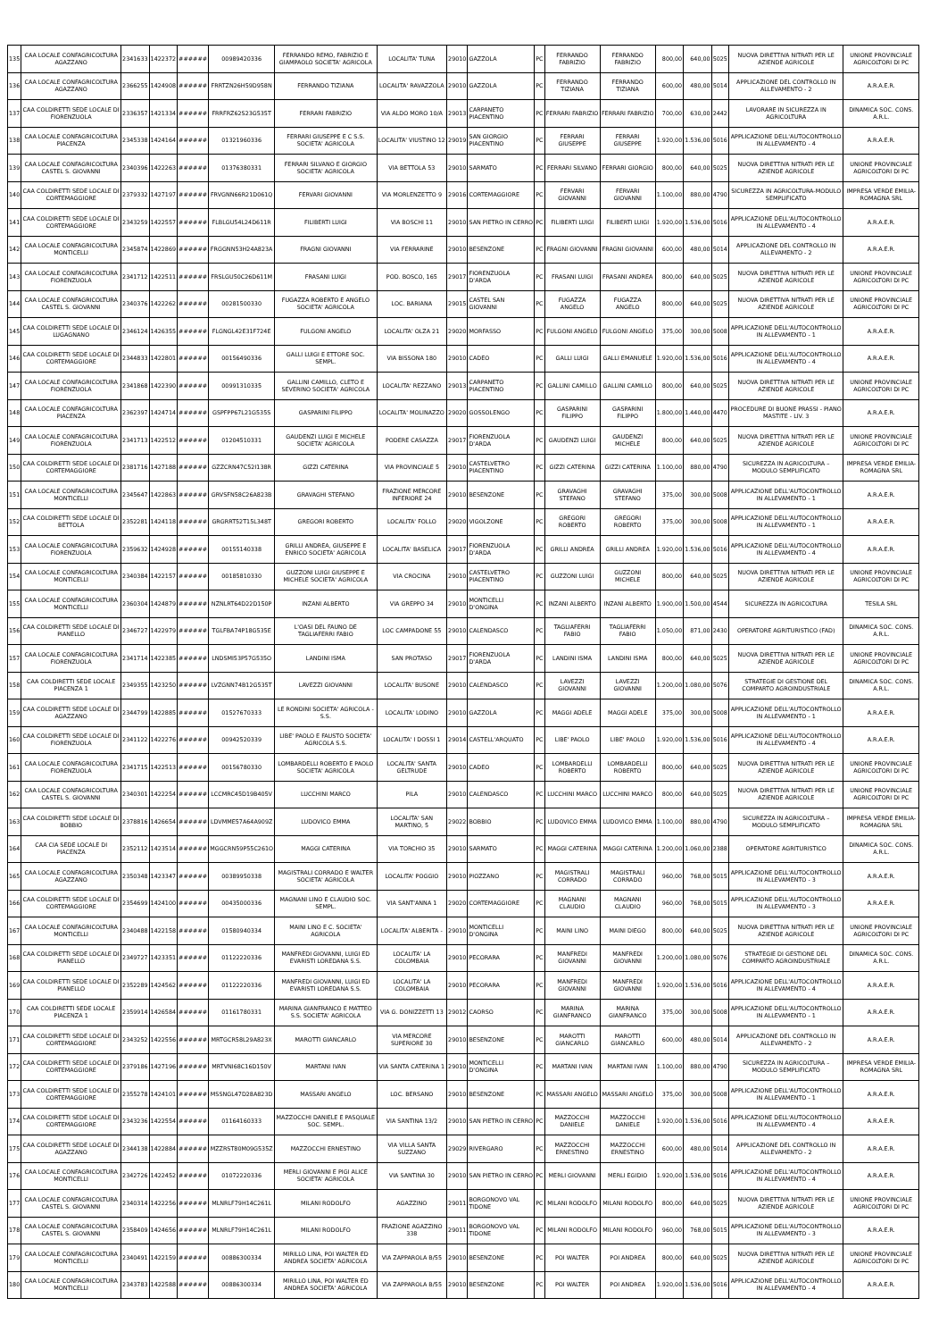| 135 | CAA LOCALE CONFAGRICOLTURA AGAZZANO | 2341633 | 1422372 | ###### | 00989420336 | FERRANDO REMO, FABRIZIO E GIAMPAOLO SOCIETA' AGRICOLA | LOCALITA' TUNA | 29010 | GAZZOLA | PC | FERRANDO FABRIZIO | FERRANDO FABRIZIO | 800,00 | 640,00 | 5025 | NUOVA DIRETTIVA NITRATI PER LE AZIENDE AGRICOLE | UNIONE PROVINCIALE AGRICOLTORI DI PC |
| 136 | CAA LOCALE CONFAGRICOLTURA AGAZZANO | 2366255 | 1424908 | ###### | FRRTZN26H59D958N | FERRANDO TIZIANA | LOCALITA' RAVAZZOLA | 29010 | GAZZOLA | PC | FERRANDO TIZIANA | FERRANDO TIZIANA | 600,00 | 480,00 | 5014 | APPLICAZIONE DEL CONTROLLO IN ALLEVAMENTO - 2 | A.R.A.E.R. |
| 137 | CAA COLDIRETTI SEDE LOCALE DI FIORENZUOLA | 2336357 | 1421334 | ###### | FRRFRZ62S23G535T | FERRARI FABRIZIO | VIA ALDO MORO 10/A | 29013 | CARPANETO PIACENTINO | PC | FERRARI FABRIZIO | FERRARI FABRIZIO | 700,00 | 630,00 | 2442 | LAVORARE IN SICUREZZA IN AGRICOLTURA | DINAMICA SOC. CONS. A.R.L. |
| 138 | CAA LOCALE CONFAGRICOLTURA PIACENZA | 2345338 | 1424164 | ###### | 01321960336 | FERRARI GIUSEPPE E C S.S. SOCIETA' AGRICOLA | LOCALITA' VIUSTINO 12 | 29019 | SAN GIORGIO PIACENTINO | PC | FERRARI GIUSEPPE | FERRARI GIUSEPPE | 1.920,00 | 1.536,00 | 5016 | APPLICAZIONE DELL'AUTOCONTROLLO IN ALLEVAMENTO - 4 | A.R.A.E.R. |
| 139 | CAA LOCALE CONFAGRICOLTURA CASTEL S. GIOVANNI | 2340396 | 1422263 | ###### | 01376380331 | FERRARI SILVANO E GIORGIO SOCIETA' AGRICOLA | VIA BETTOLA 53 | 29010 | SARMATO | PC | FERRARI SILVANO | FERRARI GIORGIO | 800,00 | 640,00 | 5025 | NUOVA DIRETTIVA NITRATI PER LE AZIENDE AGRICOLE | UNIONE PROVINCIALE AGRICOLTORI DI PC |
| 140 | CAA COLDIRETTI SEDE LOCALE DI CORTEMAGGIORE | 2379332 | 1427197 | ###### | FRVGNN66R21D061Q | FERVARI GIOVANNI | VIA MORLENZETTO 9 | 29016 | CORTEMAGGIORE | PC | FERVARI GIOVANNI | FERVARI GIOVANNI | 1.100,00 | 880,00 | 4790 | SICUREZZA IN AGRICOLTURA-MODULO SEMPLIFICATO | IMPRESA VERDE EMILIA-ROMAGNA SRL |
| 141 | CAA COLDIRETTI SEDE LOCALE DI CORTEMAGGIORE | 2343259 | 1422557 | ###### | FLBLGU54L24D611R | FILIBERTI LUIGI | VIA BOSCHI 11 | 29010 | SAN PIETRO IN CERRO | PC | FILIBERTI LUIGI | FILIBERTI LUIGI | 1.920,00 | 1.536,00 | 5016 | APPLICAZIONE DELL'AUTOCONTROLLO IN ALLEVAMENTO - 4 | A.R.A.E.R. |
| 142 | CAA LOCALE CONFAGRICOLTURA MONTICELLI | 2345874 | 1422869 | ###### | FRGGNN53H24A823A | FRAGNI GIOVANNI | VIA FERRARINE | 29010 | BESENZONE | PC | FRAGNI GIOVANNI | FRAGNI GIOVANNI | 600,00 | 480,00 | 5014 | APPLICAZIONE DEL CONTROLLO IN ALLEVAMENTO - 2 | A.R.A.E.R. |
| 143 | CAA LOCALE CONFAGRICOLTURA FIORENZUOLA | 2341712 | 1422511 | ###### | FRSLGU50C26D611M | FRASANI LUIGI | POD. BOSCO, 165 | 29017 | FIORENZUOLA D'ARDA | PC | FRASANI LUIGI | FRASANI ANDREA | 800,00 | 640,00 | 5025 | NUOVA DIRETTIVA NITRATI PER LE AZIENDE AGRICOLE | UNIONE PROVINCIALE AGRICOLTORI DI PC |
| 144 | CAA LOCALE CONFAGRICOLTURA CASTEL S. GIOVANNI | 2340376 | 1422262 | ###### | 00281500330 | FUGAZZA ROBERTO E ANGELO SOCIETA' AGRICOLA | LOC. BARIANA | 29015 | CASTEL SAN GIOVANNI | PC | FUGAZZA ANGELO | FUGAZZA ANGELO | 800,00 | 640,00 | 5025 | NUOVA DIRETTIVA NITRATI PER LE AZIENDE AGRICOLE | UNIONE PROVINCIALE AGRICOLTORI DI PC |
| 145 | CAA COLDIRETTI SEDE LOCALE DI LUGAGNANO | 2346124 | 1426355 | ###### | FLGNGL42E31F724E | FULGONI ANGELO | LOCALITA' OLZA 21 | 29020 | MORFASSO | PC | FULGONI ANGELO | FULGONI ANGELO | 375,00 | 300,00 | 5008 | APPLICAZIONE DELL'AUTOCONTROLLO IN ALLEVAMENTO - 1 | A.R.A.E.R. |
| 146 | CAA COLDIRETTI SEDE LOCALE DI CORTEMAGGIORE | 2344833 | 1422801 | ###### | 00156490336 | GALLI LUIGI E ETTORE SOC. SEMPL. | VIA BISSONA 180 | 29010 | CADEO | PC | GALLI LUIGI | GALLI EMANUELE | 1.920,00 | 1.536,00 | 5016 | APPLICAZIONE DELL'AUTOCONTROLLO IN ALLEVAMENTO - 4 | A.R.A.E.R. |
| 147 | CAA LOCALE CONFAGRICOLTURA FIORENZUOLA | 2341868 | 1422390 | ###### | 00991310335 | GALLINI CAMILLO, CLETO E SEVERINO SOCIETA' AGRICOLA | LOCALITA' REZZANO | 29013 | CARPANETO PIACENTINO | PC | GALLINI CAMILLO | GALLINI CAMILLO | 800,00 | 640,00 | 5025 | NUOVA DIRETTIVA NITRATI PER LE AZIENDE AGRICOLE | UNIONE PROVINCIALE AGRICOLTORI DI PC |
| 148 | CAA LOCALE CONFAGRICOLTURA PIACENZA | 2362397 | 1424714 | ###### | GSPFPP67L21G535S | GASPARINI FILIPPO | LOCALITA' MOLINAZZO | 29020 | GOSSOLENGO | PC | GASPARINI FILIPPO | GASPARINI FILIPPO | 1.800,00 | 1.440,00 | 4470 | PROCEDURE DI BUONE PRASSI - PIANO MASTITE - LIV. 3 | A.R.A.E.R. |
| 149 | CAA LOCALE CONFAGRICOLTURA FIORENZUOLA | 2341713 | 1422512 | ###### | 01204510331 | GAUDENZI LUIGI E MICHELE SOCIETA' AGRICOLA | PODERE CASAZZA | 29017 | FIORENZUOLA D'ARDA | PC | GAUDENZI LUIGI | GAUDENZI MICHELE | 800,00 | 640,00 | 5025 | NUOVA DIRETTIVA NITRATI PER LE AZIENDE AGRICOLE | UNIONE PROVINCIALE AGRICOLTORI DI PC |
| 150 | CAA COLDIRETTI SEDE LOCALE DI CORTEMAGGIORE | 2381716 | 1427188 | ###### | GZZCRN47C52I138R | GIZZI CATERINA | VIA PROVINCIALE 5 | 29010 | CASTELVETRO PIACENTINO | PC | GIZZI CATERINA | GIZZI CATERINA | 1.100,00 | 880,00 | 4790 | SICUREZZA IN AGRICOLTURA – MODULO SEMPLIFICATO | IMPRESA VERDE EMILIA-ROMAGNA SRL |
| 151 | CAA LOCALE CONFAGRICOLTURA MONTICELLI | 2345647 | 1422863 | ###### | GRVSFN58C26A823B | GRAVAGHI STEFANO | FRAZIONE MERCORE INFERIORE 24 | 29010 | BESENZONE | PC | GRAVAGHI STEFANO | GRAVAGHI STEFANO | 375,00 | 300,00 | 5008 | APPLICAZIONE DELL'AUTOCONTROLLO IN ALLEVAMENTO - 1 | A.R.A.E.R. |
| 152 | CAA COLDIRETTI SEDE LOCALE DI BETTOLA | 2352281 | 1424118 | ###### | GRGRRT52T15L348T | GREGORI ROBERTO | LOCALITA' FOLLO | 29020 | VIGOLZONE | PC | GREGORI ROBERTO | GREGORI ROBERTO | 375,00 | 300,00 | 5008 | APPLICAZIONE DELL'AUTOCONTROLLO IN ALLEVAMENTO - 1 | A.R.A.E.R. |
| 153 | CAA LOCALE CONFAGRICOLTURA FIORENZUOLA | 2359632 | 1424928 | ###### | 00155140338 | GRILLI ANDREA, GIUSEPPE E ENRICO SOCIETA' AGRICOLA | LOCALITA' BASELICA | 29017 | FIORENZUOLA D'ARDA | PC | GRILLI ANDREA | GRILLI ANDREA | 1.920,00 | 1.536,00 | 5016 | APPLICAZIONE DELL'AUTOCONTROLLO IN ALLEVAMENTO - 4 | A.R.A.E.R. |
| 154 | CAA LOCALE CONFAGRICOLTURA MONTICELLI | 2340384 | 1422157 | ###### | 00185810330 | GUZZONI LUIGI GIUSEPPE E MICHELE SOCIETA' AGRICOLA | VIA CROCINA | 29010 | CASTELVETRO PIACENTINO | PC | GUZZONI LUIGI | GUZZONI MICHELE | 800,00 | 640,00 | 5025 | NUOVA DIRETTIVA NITRATI PER LE AZIENDE AGRICOLE | UNIONE PROVINCIALE AGRICOLTORI DI PC |
| 155 | CAA LOCALE CONFAGRICOLTURA MONTICELLI | 2360304 | 1424879 | ###### | NZNLRT64D22D150P | INZANI ALBERTO | VIA GREPPO 34 | 29010 | MONTICELLI D'ONGINA | PC | INZANI ALBERTO | INZANI ALBERTO | 1.900,00 | 1.500,00 | 4544 | SICUREZZA IN AGRICOLTURA | TESILA SRL |
| 156 | CAA COLDIRETTI SEDE LOCALE DI PIANELLO | 2346727 | 1422979 | ###### | TGLFBA74P18G535E | L'OASI DEL FAUNO DE TAGLIAFERRI FABIO | LOC CAMPADONE 55 | 29010 | CALENDASCO | PC | TAGLIAFERRI FABIO | TAGLIAFERRI FABIO | 1.050,00 | 871,00 | 2430 | OPERATORE AGRITURISTICO (FAD) | DINAMICA SOC. CONS. A.R.L. |
| 157 | CAA LOCALE CONFAGRICOLTURA FIORENZUOLA | 2341714 | 1422385 | ###### | LNDSMI53P57G535O | LANDINI ISMA | SAN PROTASO | 29017 | FIORENZUOLA D'ARDA | PC | LANDINI ISMA | LANDINI ISMA | 800,00 | 640,00 | 5025 | NUOVA DIRETTIVA NITRATI PER LE AZIENDE AGRICOLE | UNIONE PROVINCIALE AGRICOLTORI DI PC |
| 158 | CAA COLDIRETTI SEDE LOCALE PIACENZA 1 | 2349355 | 1423250 | ###### | LVZGNN74B12G535T | LAVEZZI GIOVANNI | LOCALITA' BUSONE | 29010 | CALENDASCO | PC | LAVEZZI GIOVANNI | LAVEZZI GIOVANNI | 1.200,00 | 1.080,00 | 5076 | STRATEGIE DI GESTIONE DEL COMPARTO AGROINDUSTRIALE | DINAMICA SOC. CONS. A.R.L. |
| 159 | CAA COLDIRETTI SEDE LOCALE DI AGAZZANO | 2344799 | 1422885 | ###### | 01527670333 | LE RONDINI SOCIETA' AGRICOLA - S.S. | LOCALITA' LODINO | 29010 | GAZZOLA | PC | MAGGI ADELE | MAGGI ADELE | 375,00 | 300,00 | 5008 | APPLICAZIONE DELL'AUTOCONTROLLO IN ALLEVAMENTO - 1 | A.R.A.E.R. |
| 160 | CAA COLDIRETTI SEDE LOCALE DI FIORENZUOLA | 2341122 | 1422276 | ###### | 00942520339 | LIBE' PAOLO E FAUSTO SOCIETA' AGRICOLA S.S. | LOCALITA' I DOSSI 1 | 29014 | CASTELL'ARQUATO | PC | LIBE' PAOLO | LIBE' PAOLO | 1.920,00 | 1.536,00 | 5016 | APPLICAZIONE DELL'AUTOCONTROLLO IN ALLEVAMENTO - 4 | A.R.A.E.R. |
| 161 | CAA LOCALE CONFAGRICOLTURA FIORENZUOLA | 2341715 | 1422513 | ###### | 00156780330 | LOMBARDELLI ROBERTO E PAOLO SOCIETA' AGRICOLA | LOCALITA' SANTA GELTRUDE | 29010 | CADEO | PC | LOMBARDELLI ROBERTO | LOMBARDELLI ROBERTO | 800,00 | 640,00 | 5025 | NUOVA DIRETTIVA NITRATI PER LE AZIENDE AGRICOLE | UNIONE PROVINCIALE AGRICOLTORI DI PC |
| 162 | CAA LOCALE CONFAGRICOLTURA CASTEL S. GIOVANNI | 2340301 | 1422254 | ###### | LCCMRC45D19B405V | LUCCHINI MARCO | PILA | 29010 | CALENDASCO | PC | LUCCHINI MARCO | LUCCHINI MARCO | 800,00 | 640,00 | 5025 | NUOVA DIRETTIVA NITRATI PER LE AZIENDE AGRICOLE | UNIONE PROVINCIALE AGRICOLTORI DI PC |
| 163 | CAA COLDIRETTI SEDE LOCALE DI BOBBIO | 2378816 | 1426654 | ###### | LDVMME57A64A909Z | LUDOVICO EMMA | LOCALITA' SAN MARTINO, 5 | 29022 | BOBBIO | PC | LUDOVICO EMMA | LUDOVICO EMMA | 1.100,00 | 880,00 | 4790 | SICUREZZA IN AGRICOLTURA – MODULO SEMPLIFICATO | IMPRESA VERDE EMILIA-ROMAGNA SRL |
| 164 | CAA CIA SEDE LOCALE DI PIACENZA | 2352112 | 1423514 | ###### | MGGCRN59P55C261O | MAGGI CATERINA | VIA TORCHIO 35 | 29010 | SARMATO | PC | MAGGI CATERINA | MAGGI CATERINA | 1.200,00 | 1.060,00 | 2388 | OPERATORE AGRITURISTICO | DINAMICA SOC. CONS. A.R.L. |
| 165 | CAA LOCALE CONFAGRICOLTURA AGAZZANO | 2350348 | 1423347 | ###### | 00389950338 | MAGISTRALI CORRADO E WALTER SOCIETA' AGRICOLA | LOCALITA' POGGIO | 29010 | PIOZZANO | PC | MAGISTRALI CORRADO | MAGISTRALI CORRADO | 960,00 | 768,00 | 5015 | APPLICAZIONE DELL'AUTOCONTROLLO IN ALLEVAMENTO - 3 | A.R.A.E.R. |
| 166 | CAA COLDIRETTI SEDE LOCALE DI CORTEMAGGIORE | 2354699 | 1424100 | ###### | 00435000336 | MAGNANI LINO E CLAUDIO SOC. SEMPL. | VIA SANT'ANNA 1 | 29020 | CORTEMAGGIORE | PC | MAGNANI CLAUDIO | MAGNANI CLAUDIO | 960,00 | 768,00 | 5015 | APPLICAZIONE DELL'AUTOCONTROLLO IN ALLEVAMENTO - 3 | A.R.A.E.R. |
| 167 | CAA LOCALE CONFAGRICOLTURA MONTICELLI | 2340488 | 1422158 | ###### | 01580940334 | MAINI LINO E C. SOCIETA' AGRICOLA | LOCALITA' ALBERITA - | 29010 | MONTICELLI D'ONGINA | PC | MAINI LINO | MAINI DIEGO | 800,00 | 640,00 | 5025 | NUOVA DIRETTIVA NITRATI PER LE AZIENDE AGRICOLE | UNIONE PROVINCIALE AGRICOLTORI DI PC |
| 168 | CAA COLDIRETTI SEDE LOCALE DI PIANELLO | 2349727 | 1423351 | ###### | 01122220336 | MANFREDI GIOVANNI, LUIGI ED EVARISTI LOREDANA S.S. | LOCALITA' LA COLOMBAIA | 29010 | PECORARA | PC | MANFREDI GIOVANNI | MANFREDI GIOVANNI | 1.200,00 | 1.080,00 | 5076 | STRATEGIE DI GESTIONE DEL COMPARTO AGROINDUSTRIALE | DINAMICA SOC. CONS. A.R.L. |
| 169 | CAA COLDIRETTI SEDE LOCALE DI PIANELLO | 2352289 | 1424562 | ###### | 01122220336 | MANFREDI GIOVANNI, LUIGI ED EVARISTI LOREDANA S.S. | LOCALITA' LA COLOMBAIA | 29010 | PECORARA | PC | MANFREDI GIOVANNI | MANFREDI GIOVANNI | 1.920,00 | 1.536,00 | 5016 | APPLICAZIONE DELL'AUTOCONTROLLO IN ALLEVAMENTO - 4 | A.R.A.E.R. |
| 170 | CAA COLDIRETTI SEDE LOCALE PIACENZA 1 | 2359914 | 1426584 | ###### | 01161780331 | MARINA GIANFRANCO E MATTEO S.S. SOCIETA' AGRICOLA | VIA G. DONIZZETTI 13 | 29012 | CAORSO | PC | MARINA GIANFRANCO | MARINA GIANFRANCO | 375,00 | 300,00 | 5008 | APPLICAZIONE DELL'AUTOCONTROLLO IN ALLEVAMENTO - 1 | A.R.A.E.R. |
| 171 | CAA COLDIRETTI SEDE LOCALE DI CORTEMAGGIORE | 2343252 | 1422556 | ###### | MRTGCR58L29A823X | MAROTTI GIANCARLO | VIA MERCORE SUPERIORE 30 | 29010 | BESENZONE | PC | MAROTTI GIANCARLO | MAROTTI GIANCARLO | 600,00 | 480,00 | 5014 | APPLICAZIONE DEL CONTROLLO IN ALLEVAMENTO - 2 | A.R.A.E.R. |
| 172 | CAA COLDIRETTI SEDE LOCALE DI CORTEMAGGIORE | 2379186 | 1427196 | ###### | MRTVNI68C16D150V | MARTANI IVAN | VIA SANTA CATERINA 1 | 29010 | MONTICELLI D'ONGINA | PC | MARTANI IVAN | MARTANI IVAN | 1.100,00 | 880,00 | 4790 | SICUREZZA IN AGRICOLTURA – MODULO SEMPLIFICATO | IMPRESA VERDE EMILIA-ROMAGNA SRL |
| 173 | CAA COLDIRETTI SEDE LOCALE DI CORTEMAGGIORE | 2355278 | 1424101 | ###### | MSSNGL47D28A823D | MASSARI ANGELO | LOC. BERSANO | 29010 | BESENZONE | PC | MASSARI ANGELO | MASSARI ANGELO | 375,00 | 300,00 | 5008 | APPLICAZIONE DELL'AUTOCONTROLLO IN ALLEVAMENTO - 1 | A.R.A.E.R. |
| 174 | CAA COLDIRETTI SEDE LOCALE DI CORTEMAGGIORE | 2343236 | 1422554 | ###### | 01164160333 | MAZZOCCHI DANIELE E PASQUALE SOC. SEMPL. | VIA SANTINA 13/2 | 29010 | SAN PIETRO IN CERRO | PC | MAZZOCCHI DANIELE | MAZZOCCHI DANIELE | 1.920,00 | 1.536,00 | 5016 | APPLICAZIONE DELL'AUTOCONTROLLO IN ALLEVAMENTO - 4 | A.R.A.E.R. |
| 175 | CAA COLDIRETTI SEDE LOCALE DI AGAZZANO | 2344138 | 1422884 | ###### | MZZRST80M09G535Z | MAZZOCCHI ERNESTINO | VIA VILLA SANTA SUZZANO | 29029 | RIVERGARO | PC | MAZZOCCHI ERNESTINO | MAZZOCCHI ERNESTINO | 600,00 | 480,00 | 5014 | APPLICAZIONE DEL CONTROLLO IN ALLEVAMENTO - 2 | A.R.A.E.R. |
| 176 | CAA LOCALE CONFAGRICOLTURA MONTICELLI | 2342726 | 1422452 | ###### | 01072220336 | MERLI GIOVANNI E PIGI ALICE SOCIETA' AGRICOLA | VIA SANTINA 30 | 29010 | SAN PIETRO IN CERRO | PC | MERLI GIOVANNI | MERLI EGIDIO | 1.920,00 | 1.536,00 | 5016 | APPLICAZIONE DELL'AUTOCONTROLLO IN ALLEVAMENTO - 4 | A.R.A.E.R. |
| 177 | CAA LOCALE CONFAGRICOLTURA CASTEL S. GIOVANNI | 2340314 | 1422256 | ###### | MLNRLF79H14C261L | MILANI RODOLFO | AGAZZINO | 29011 | BORGONOVO VAL TIDONE | PC | MILANI RODOLFO | MILANI RODOLFO | 800,00 | 640,00 | 5025 | NUOVA DIRETTIVA NITRATI PER LE AZIENDE AGRICOLE | UNIONE PROVINCIALE AGRICOLTORI DI PC |
| 178 | CAA LOCALE CONFAGRICOLTURA CASTEL S. GIOVANNI | 2358409 | 1424656 | ###### | MLNRLF79H14C261L | MILANI RODOLFO | FRAZIONE AGAZZINO 338 | 29011 | BORGONOVO VAL TIDONE | PC | MILANI RODOLFO | MILANI RODOLFO | 960,00 | 768,00 | 5015 | APPLICAZIONE DELL'AUTOCONTROLLO IN ALLEVAMENTO - 3 | A.R.A.E.R. |
| 179 | CAA LOCALE CONFAGRICOLTURA MONTICELLI | 2340491 | 1422159 | ###### | 00886300334 | MIRILLO LINA, POI WALTER ED ANDREA SOCIETA' AGRICOLA | VIA ZAPPAROLA B/55 | 29010 | BESENZONE | PC | POI WALTER | POI ANDREA | 800,00 | 640,00 | 5025 | NUOVA DIRETTIVA NITRATI PER LE AZIENDE AGRICOLE | UNIONE PROVINCIALE AGRICOLTORI DI PC |
| 180 | CAA LOCALE CONFAGRICOLTURA MONTICELLI | 2343783 | 1422588 | ###### | 00886300334 | MIRILLO LINA, POI WALTER ED ANDREA SOCIETA' AGRICOLA | VIA ZAPPAROLA B/55 | 29010 | BESENZONE | PC | POI WALTER | POI ANDREA | 1.920,00 | 1.536,00 | 5016 | APPLICAZIONE DELL'AUTOCONTROLLO IN ALLEVAMENTO - 4 | A.R.A.E.R. |